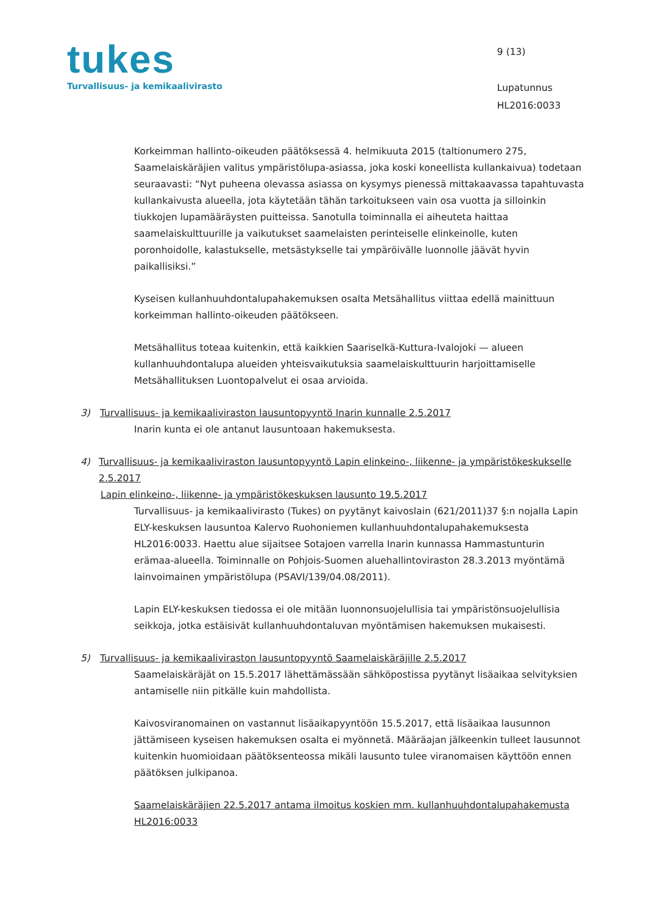tukes
Turvallisuus- ja kemikaalivirasto
9 (13)
Lupatunnus
HL2016:0033
Korkeimman hallinto-oikeuden päätöksessä 4. helmikuuta 2015 (taltionumero 275, Saamelaiskäräjien valitus ympäristölupa-asiassa, joka koski koneellista kullankaivua) todetaan seuraavasti: “Nyt puheena olevassa asiassa on kysymys pienessä mittakaavassa tapahtuvasta kullankaivusta alueella, jota käytetään tähän tarkoitukseen vain osa vuotta ja silloinkin tiukkojen lupamääräysten puitteissa. Sanotulla toiminnalla ei aiheuteta haittaa saamelaiskulttuurille ja vaikutukset saamelaisten perinteiselle elinkeinolle, kuten poronhoidolle, kalastukselle, metsästykselle tai ympäröivälle luonnolle jäävät hyvin paikallisiksi.”
Kyseisen kullanhuuhdontalupahakemuksen osalta Metsähallitus viittaa edellä mainittuun korkeimman hallinto-oikeuden päätökseen.
Metsähallitus toteaa kuitenkin, että kaikkien Saariselkä-Kuttura-Ivalojoki — alueen kullanhuuhdontalupa alueiden yhteisvaikutuksia saamelaiskulttuurin harjoittamiselle Metsähallituksen Luontopalvelut ei osaa arvioida.
3) Turvallisuus- ja kemikaaliviraston lausuntopyyntö Inarin kunnalle 2.5.2017
Inarin kunta ei ole antanut lausuntoaan hakemuksesta.
4) Turvallisuus- ja kemikaaliviraston lausuntopyyntö Lapin elinkeino-, liikenne- ja ympäristökeskukselle 2.5.2017
Lapin elinkeino-, liikenne- ja ympäristökeskuksen lausunto 19.5.2017
Turvallisuus- ja kemikaalivirasto (Tukes) on pyytänyt kaivoslain (621/2011)37 §:n nojalla Lapin ELY-keskuksen lausuntoa Kalervo Ruohoniemen kullanhuuhdontalupahakemuksesta HL2016:0033. Haettu alue sijaitsee Sotajoen varrella Inarin kunnassa Hammastunturin erämaa-alueella. Toiminnalle on Pohjois-Suomen aluehallintoviraston 28.3.2013 myöntämä lainvoimainen ympäristölupa (PSAVI/139/04.08/2011).
Lapin ELY-keskuksen tiedossa ei ole mitään luonnonsuojelullisia tai ympäristönsuojelullisia seikkoja, jotka estäisivät kullanhuuhdontaluvan myöntämisen hakemuksen mukaisesti.
5) Turvallisuus- ja kemikaaliviraston lausuntopyyntö Saamelaiskäräjille 2.5.2017
Saamelaiskäräjät on 15.5.2017 lähettämässään sähköpostissa pyytänyt lisäaikaa selvityksien antamiselle niin pitkälle kuin mahdollista.
Kaivosviranomainen on vastannut lisäaikapyyntöön 15.5.2017, että lisäaikaa lausunnon jättämiseen kyseisen hakemuksen osalta ei myönnetä. Määräajan jälkeenkin tulleet lausunnot kuitenkin huomioidaan päätöksenteossa mikäli lausunto tulee viranomaisen käyttöön ennen päätöksen julkipanoa.
Saamelaiskäräjien 22.5.2017 antama ilmoitus koskien mm. kullanhuuhdontalupahakemusta HL2016:0033